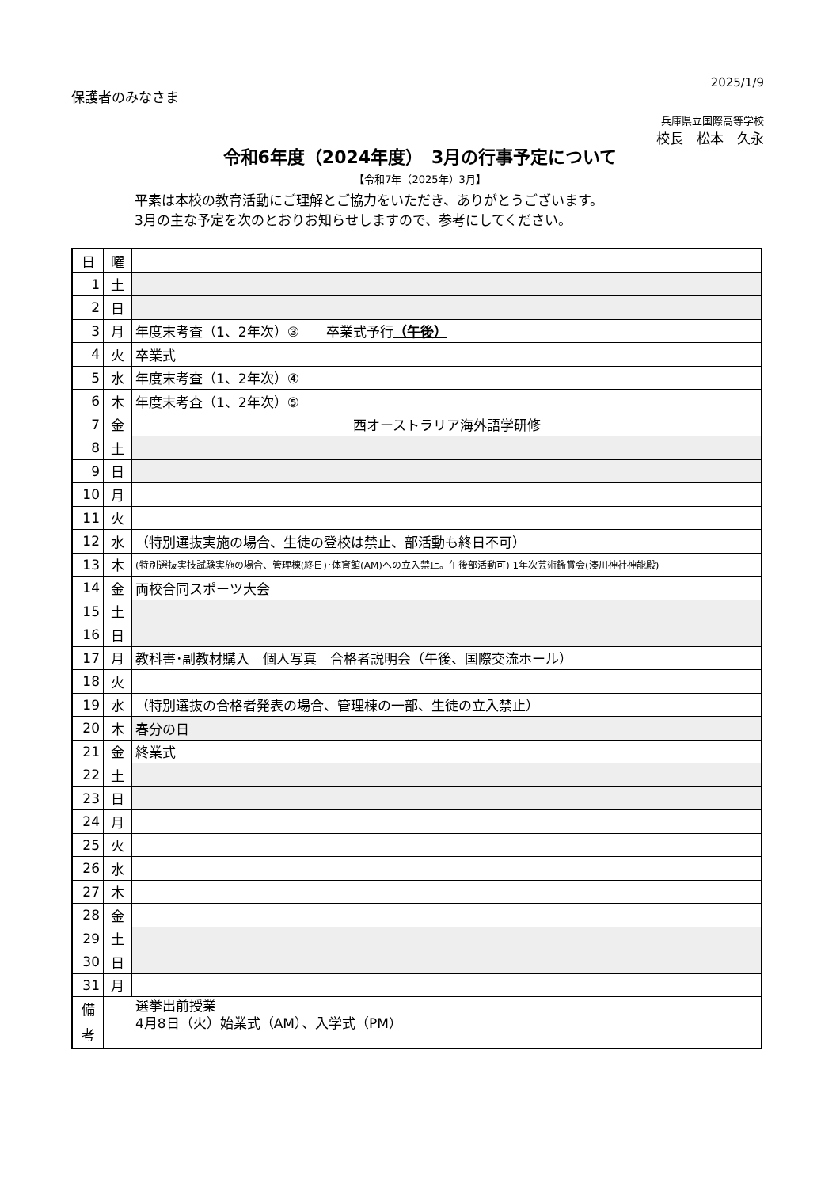2025/1/9
保護者のみなさま
兵庫県立国際高等学校
校長　松本　久永
令和6年度（2024年度）　3月の行事予定について
【令和7年（2025年）3月】
平素は本校の教育活動にご理解とご協力をいただき、ありがとうございます。
3月の主な予定を次のとおりお知らせしますので、参考にしてください。
| 日 | 曜 | |
| --- | --- | --- |
| 1 | 土 | |
| 2 | 日 | |
| 3 | 月 | 年度末考査（1、2年次）③ 卒業式予行 （午後） |
| 4 | 火 | 卒業式 |
| 5 | 水 | 年度末考査（1、2年次）④ |
| 6 | 木 | 年度末考査（1、2年次）⑤ |
| 7 | 金 | 西オーストラリア海外語学研修 |
| 8 | 土 | |
| 9 | 日 | |
| 10 | 月 | |
| 11 | 火 | |
| 12 | 水 | （特別選抜実施の場合、生徒の登校は禁止、部活動も終日不可） |
| 13 | 木 | (特別選抜実技試験実施の場合、管理棟(終日)･体育館(AM)への立入禁止。午後部活動可) 1年次芸術鑑賞会(湊川神社神能殿) |
| 14 | 金 | 両校合同スポーツ大会 |
| 15 | 土 | |
| 16 | 日 | |
| 17 | 月 | 教科書･副教材購入 個人写真 合格者説明会（午後、国際交流ホール） |
| 18 | 火 | |
| 19 | 水 | （特別選抜の合格者発表の場合、管理棟の一部、生徒の立入禁止） |
| 20 | 木 | 春分の日 |
| 21 | 金 | 終業式 |
| 22 | 土 | |
| 23 | 日 | |
| 24 | 月 | |
| 25 | 火 | |
| 26 | 水 | |
| 27 | 木 | |
| 28 | 金 | |
| 29 | 土 | |
| 30 | 日 | |
| 31 | 月 | |
| 備 考 | 選挙出前授業 4月8日（火）始業式（AM）、入学式（PM） | |